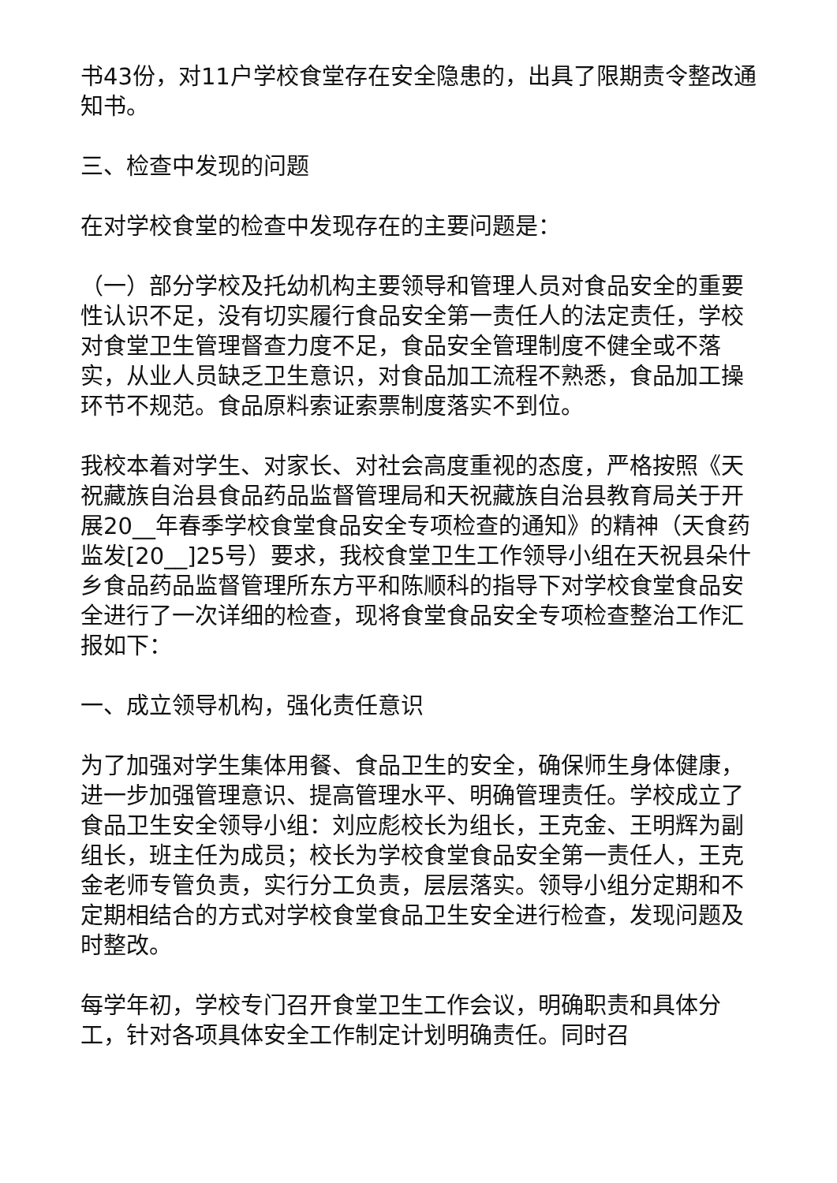书43份，对11户学校食堂存在安全隐患的，出具了限期责令整改通知书。
三、检查中发现的问题
在对学校食堂的检查中发现存在的主要问题是：
（一）部分学校及托幼机构主要领导和管理人员对食品安全的重要性认识不足，没有切实履行食品安全第一责任人的法定责任，学校对食堂卫生管理督查力度不足，食品安全管理制度不健全或不落实，从业人员缺乏卫生意识，对食品加工流程不熟悉，食品加工操环节不规范。食品原料索证索票制度落实不到位。
我校本着对学生、对家长、对社会高度重视的态度，严格按照《天祝藏族自治县食品药品监督管理局和天祝藏族自治县教育局关于开展20__年春季学校食堂食品安全专项检查的通知》的精神（天食药监发[20__]25号）要求，我校食堂卫生工作领导小组在天祝县朵什乡食品药品监督管理所东方平和陈顺科的指导下对学校食堂食品安全进行了一次详细的检查，现将食堂食品安全专项检查整治工作汇报如下：
一、成立领导机构，强化责任意识
为了加强对学生集体用餐、食品卫生的安全，确保师生身体健康，进一步加强管理意识、提高管理水平、明确管理责任。学校成立了食品卫生安全领导小组：刘应彪校长为组长，王克金、王明辉为副组长，班主任为成员；校长为学校食堂食品安全第一责任人，王克金老师专管负责，实行分工负责，层层落实。领导小组分定期和不定期相结合的方式对学校食堂食品卫生安全进行检查，发现问题及时整改。
每学年初，学校专门召开食堂卫生工作会议，明确职责和具体分工，针对各项具体安全工作制定计划明确责任。同时召